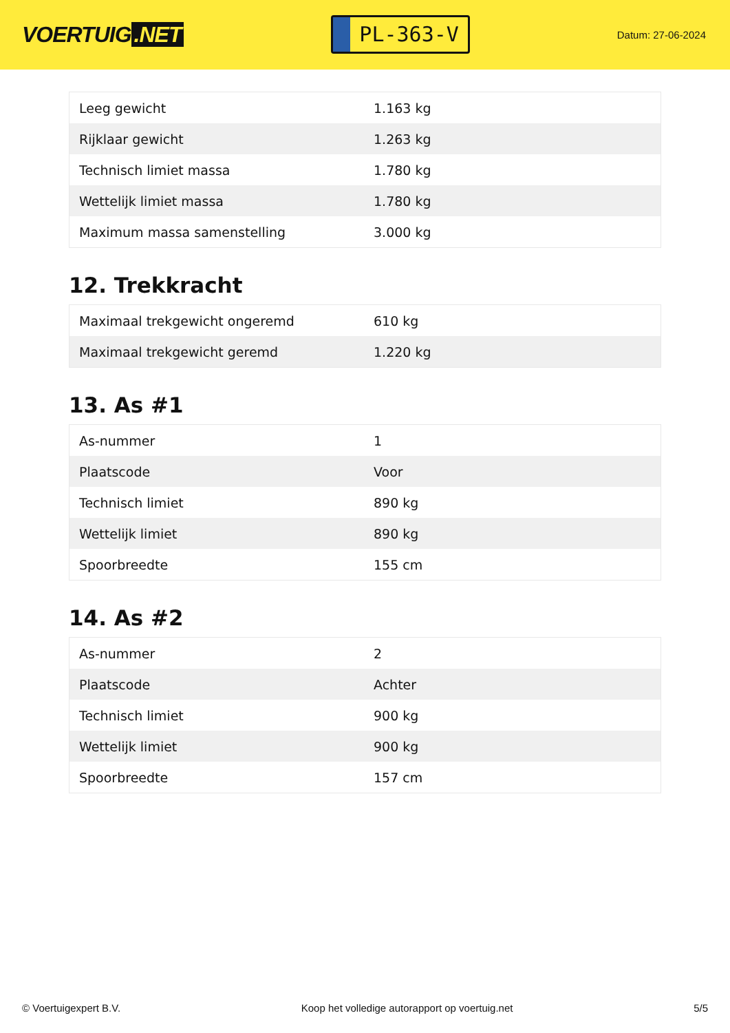VOERTUIG.NET
PL-363-V
Datum: 27-06-2024
| Leeg gewicht | 1.163 kg |
| Rijklaar gewicht | 1.263 kg |
| Technisch limiet massa | 1.780 kg |
| Wettelijk limiet massa | 1.780 kg |
| Maximum massa samenstelling | 3.000 kg |
12. Trekkracht
| Maximaal trekgewicht ongeremd | 610 kg |
| Maximaal trekgewicht geremd | 1.220 kg |
13. As #1
| As-nummer | 1 |
| Plaatscode | Voor |
| Technisch limiet | 890 kg |
| Wettelijk limiet | 890 kg |
| Spoorbreedte | 155 cm |
14. As #2
| As-nummer | 2 |
| Plaatscode | Achter |
| Technisch limiet | 900 kg |
| Wettelijk limiet | 900 kg |
| Spoorbreedte | 157 cm |
© Voertuigexpert B.V. Koop het volledige autorapport op voertuig.net 5/5